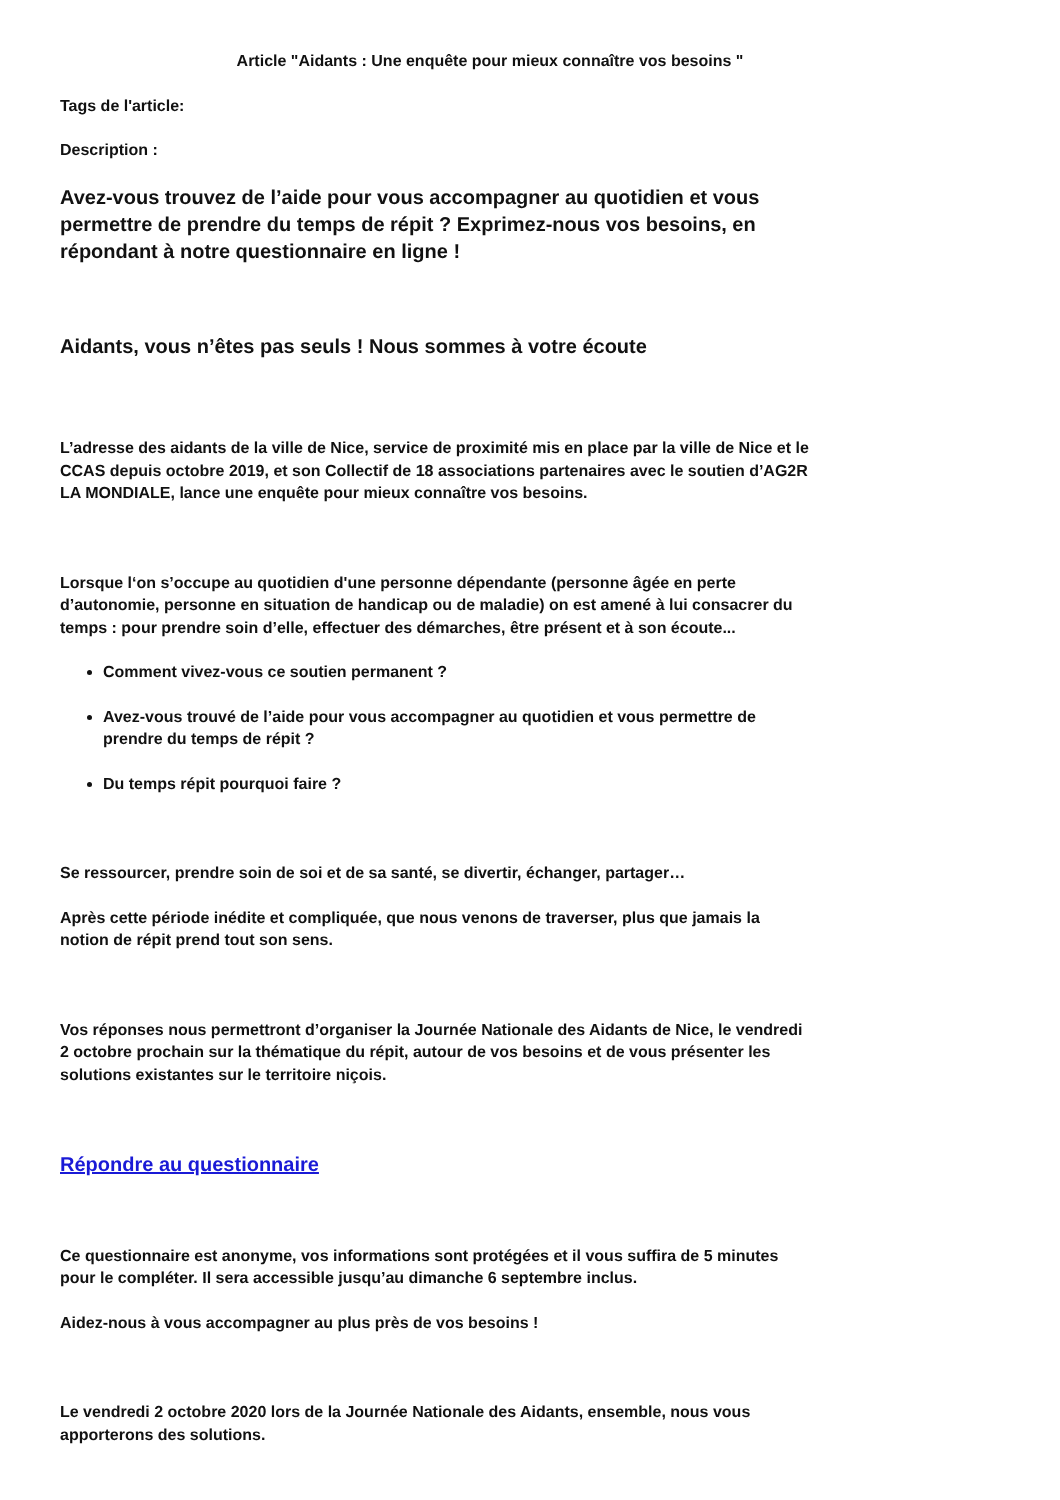Article "Aidants : Une enquête pour mieux connaître vos besoins "
Tags de l'article:
Description :
Avez-vous trouvez de l’aide pour vous accompagner au quotidien et vous permettre de prendre du temps de répit ? Exprimez-nous vos besoins, en répondant à notre questionnaire en ligne !
Aidants, vous n’êtes pas seuls ! Nous sommes à votre écoute
L’adresse des aidants de la ville de Nice, service de proximité mis en place par la ville de Nice et le CCAS depuis octobre 2019, et son Collectif de 18 associations partenaires avec le soutien d’AG2R LA MONDIALE, lance une enquête pour mieux connaître vos besoins.
Lorsque l‘on s’occupe au quotidien d'une personne dépendante (personne âgée en perte d’autonomie, personne en situation de handicap ou de maladie) on est amené à lui consacrer du temps : pour prendre soin d’elle, effectuer des démarches, être présent et à son écoute...
Comment vivez-vous ce soutien permanent ?
Avez-vous trouvé de l’aide pour vous accompagner au quotidien et vous permettre de prendre du temps de répit ?
Du temps répit pourquoi faire ?
Se ressourcer, prendre soin de soi et de sa santé, se divertir, échanger, partager…
Après cette période inédite et compliquée, que nous venons de traverser, plus que jamais la notion de répit prend tout son sens.
Vos réponses nous permettront d’organiser la Journée Nationale des Aidants de Nice, le vendredi 2 octobre prochain sur la thématique du répit, autour de vos besoins et de vous présenter les solutions existantes sur le territoire niçois.
Répondre au questionnaire
Ce questionnaire est anonyme, vos informations sont protégées et il vous suffira de 5 minutes pour le compléter. Il sera accessible jusqu’au dimanche 6 septembre inclus.
Aidez-nous à vous accompagner au plus près de vos besoins !
Le vendredi 2 octobre 2020 lors de la Journée Nationale des Aidants, ensemble, nous vous apporterons des solutions.